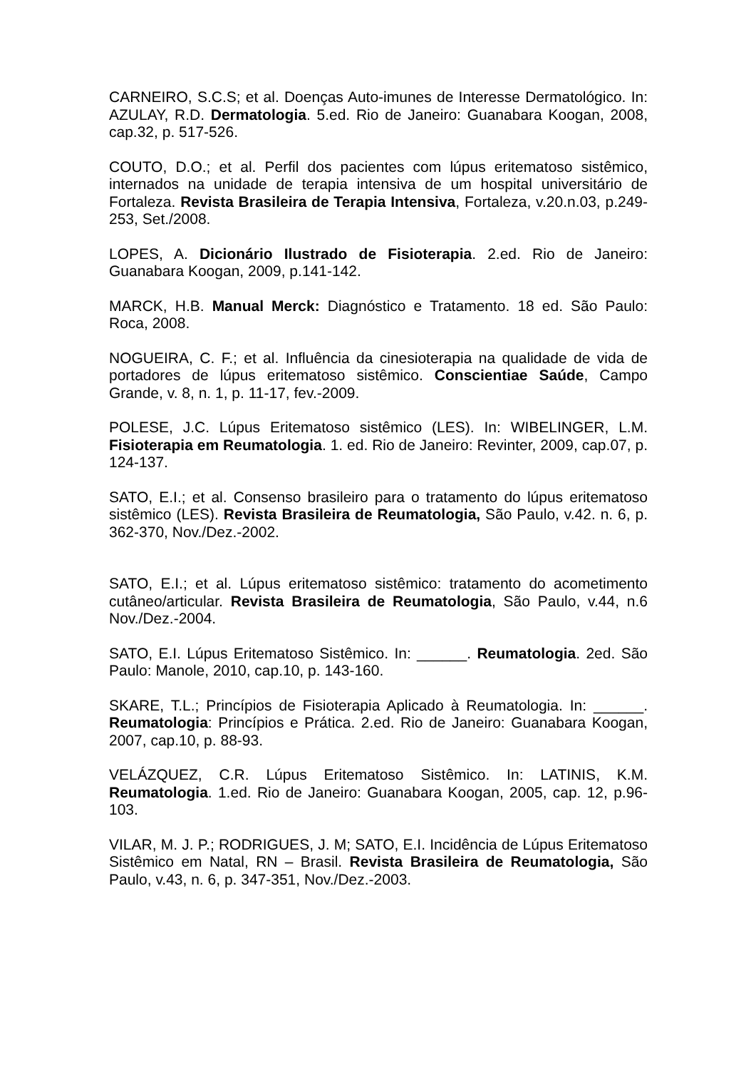CARNEIRO, S.C.S; et al. Doenças Auto-imunes de Interesse Dermatológico. In: AZULAY, R.D. Dermatologia. 5.ed. Rio de Janeiro: Guanabara Koogan, 2008, cap.32, p. 517-526.
COUTO, D.O.; et al. Perfil dos pacientes com lúpus eritematoso sistêmico, internados na unidade de terapia intensiva de um hospital universitário de Fortaleza. Revista Brasileira de Terapia Intensiva, Fortaleza, v.20.n.03, p.249-253, Set./2008.
LOPES, A. Dicionário Ilustrado de Fisioterapia. 2.ed. Rio de Janeiro: Guanabara Koogan, 2009, p.141-142.
MARCK, H.B. Manual Merck: Diagnóstico e Tratamento. 18 ed. São Paulo: Roca, 2008.
NOGUEIRA, C. F.; et al. Influência da cinesioterapia na qualidade de vida de portadores de lúpus eritematoso sistêmico. Conscientiae Saúde, Campo Grande, v. 8, n. 1, p. 11-17, fev.-2009.
POLESE, J.C. Lúpus Eritematoso sistêmico (LES). In: WIBELINGER, L.M. Fisioterapia em Reumatologia. 1. ed. Rio de Janeiro: Revinter, 2009, cap.07, p. 124-137.
SATO, E.I.; et al. Consenso brasileiro para o tratamento do lúpus eritematoso sistêmico (LES). Revista Brasileira de Reumatologia, São Paulo, v.42. n. 6, p. 362-370, Nov./Dez.-2002.
SATO, E.I.; et al. Lúpus eritematoso sistêmico: tratamento do acometimento cutâneo/articular. Revista Brasileira de Reumatologia, São Paulo, v.44, n.6 Nov./Dez.-2004.
SATO, E.I. Lúpus Eritematoso Sistêmico. In: ______. Reumatologia. 2ed. São Paulo: Manole, 2010, cap.10, p. 143-160.
SKARE, T.L.; Princípios de Fisioterapia Aplicado à Reumatologia. In: ______. Reumatologia: Princípios e Prática. 2.ed. Rio de Janeiro: Guanabara Koogan, 2007, cap.10, p. 88-93.
VELÁZQUEZ, C.R. Lúpus Eritematoso Sistêmico. In: LATINIS, K.M. Reumatologia. 1.ed. Rio de Janeiro: Guanabara Koogan, 2005, cap. 12, p.96-103.
VILAR, M. J. P.; RODRIGUES, J. M; SATO, E.I. Incidência de Lúpus Eritematoso Sistêmico em Natal, RN – Brasil. Revista Brasileira de Reumatologia, São Paulo, v.43, n. 6, p. 347-351, Nov./Dez.-2003.